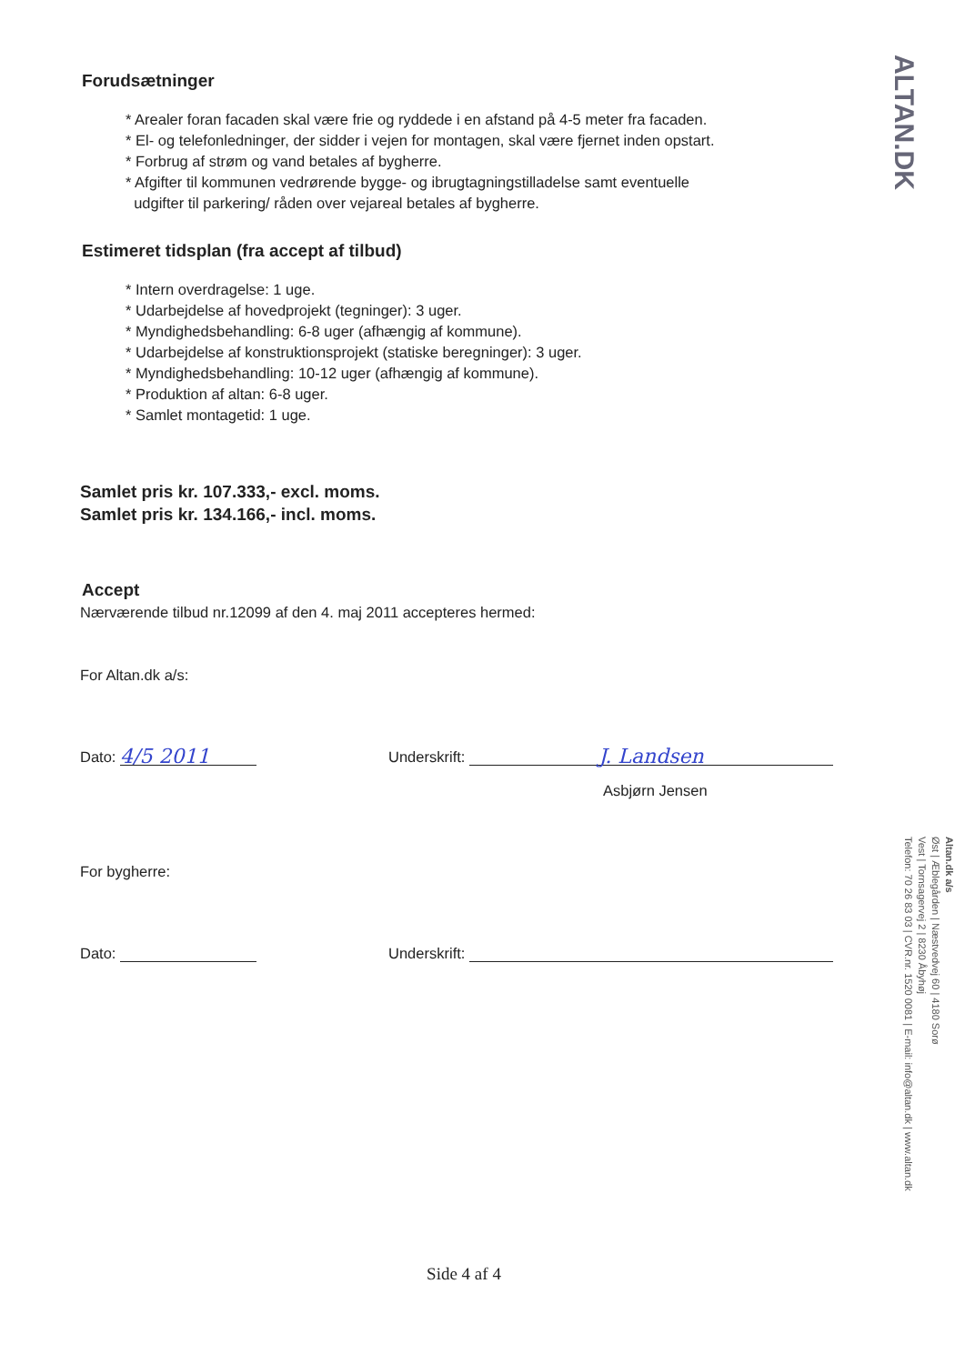ALTAN.DK
Forudsætninger
* Arealer foran facaden skal være frie og ryddede i en afstand på 4-5 meter fra facaden.
* El- og telefonledninger, der sidder i vejen for montagen, skal være fjernet inden opstart.
* Forbrug af strøm og vand betales af bygherre.
* Afgifter til kommunen vedrørende bygge- og ibrugtagningstilladelse samt eventuelle
udgifter til parkering/ råden over vejareal betales af bygherre.
Estimeret tidsplan (fra accept af tilbud)
* Intern overdragelse: 1 uge.
* Udarbejdelse af hovedprojekt (tegninger): 3 uger.
* Myndighedsbehandling: 6-8 uger (afhængig af kommune).
* Udarbejdelse af konstruktionsprojekt (statiske beregninger): 3 uger.
* Myndighedsbehandling: 10-12 uger (afhængig af kommune).
* Produktion af altan: 6-8 uger.
* Samlet montagetid: 1 uge.
Samlet pris kr. 107.333,- excl. moms.
Samlet pris kr. 134.166,- incl. moms.
Accept
Nærværende tilbud nr.12099 af den 4. maj 2011 accepteres hermed:
For Altan.dk a/s:
Dato: 4/5 2011 Underskrift: J. Landsen
Asbjørn Jensen
For bygherre:
Dato: Underskrift:
Side 4 af 4
Altan.dk a/s
Øst | Æblegården | Næstvedvej 60 | 4180 Sorø
Vest | Tornsagervej 2 | 8230 Åbyhøj
Telefon: 70 26 83 03 | CVR.nr. 1520 0081 | E-mail: info@altan.dk | www.altan.dk